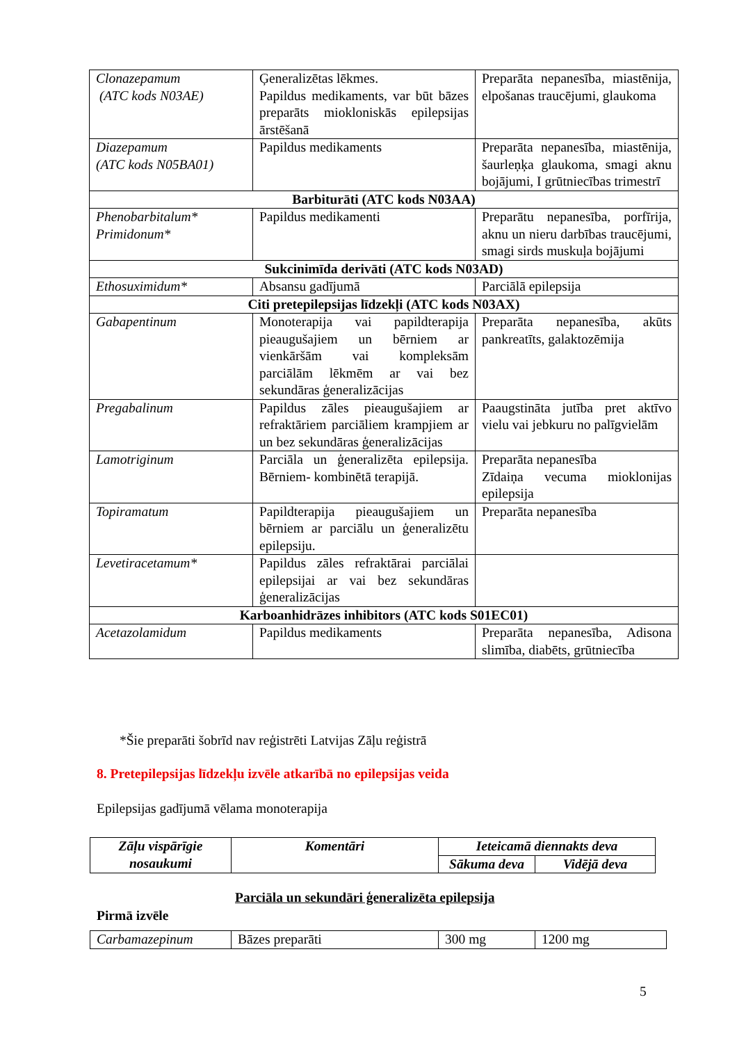| Clonazepamum (ATC kods N03AE) | Ģeneralizētas lēkmes. Papildus medikaments, var būt bāzes preparāts miokloniskās epilepsijas ārstēšanā | Preparāta nepanesība, miastēnija, elpošanas traucējumi, glaukoma |
| Diazepamum (ATC kods N05BA01) | Papildus medikaments | Preparāta nepanesība, miastēnija, šaurleņķa glaukoma, smagi aknu bojājumi, I grūtniecības trimestrī |
| Barbiturāti (ATC kods N03AA) | | |
| Phenobarbitalum* Primidonum* | Papildus medikamenti | Preparātu nepanesība, porfīrija, aknu un nieru darbības traucējumi, smagi sirds muskuļa bojājumi |
| Sukcinimīda derivāti (ATC kods N03AD) | | |
| Ethosuximidum* | Absansu gadījumā | Parciālā epilepsija |
| Citi pretepilepsijas līdzekļi (ATC kods N03AX) | | |
| Gabapentinum | Monoterapija vai papildterapija pieaugušajiem un bērniem ar vienkāršām vai kompleksām parciālām lēkmēm ar vai bez sekundāras ģeneralizācijas | Preparāta nepanesība, akūts pankreatīts, galaktozēmija |
| Pregabalinum | Papildus zāles pieaugušajiem ar refraktāriem parciāliem krampjiem ar un bez sekundāras ģeneralizācijas | Paaugstināta jutība pret aktīvo vielu vai jebkuru no palīgvielām |
| Lamotriginum | Parciāla un ģeneralizēta epilepsija. Bērniem- kombinētā terapijā. | Preparāta nepanesība Zīdaiņa vecuma mioklonijas epilepsija |
| Topiramatum | Papildterapija pieaugušajiem un bērniem ar parciālu un ģeneralizētu epilepsiju. | Preparāta nepanesība |
| Levetiracetamum* | Papildus zāles refraktārai parciālai epilepsijai ar vai bez sekundāras ģeneralizācijas | |
| Karboanhidrāzes inhibitors (ATC kods S01EC01) | | |
| Acetazolamidum | Papildus medikaments | Preparāta nepanesība, Adisona slimība, diabēts, grūtniecība |
*Šie preparāti šobrīd nav reģistrēti Latvijas Zāļu reģistrā
8. Pretepilepsijas līdzekļu izvēle atkarībā no epilepsijas veida
Epilepsijas gadījumā vēlama monoterapija
| Zāļu vispārīgie nosaukumi | Komentāri | Ieteicamā diennakts deva | |
| --- | --- | --- | --- |
| | | Sākuma deva | Vidējā deva |
Parciāla un sekundāri ģeneralizēta epilepsija
Pirmā izvēle
| Carbamazepinum | Bāzes preparāti | 300 mg | 1200 mg |
5